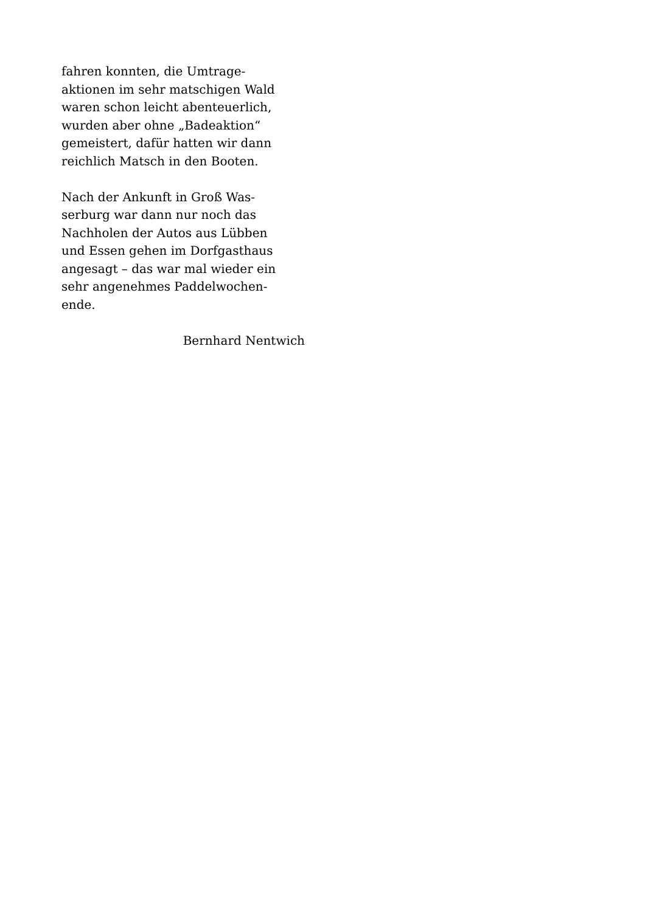fahren konnten, die Umtrage-
aktionen im sehr matschigen Wald
waren schon leicht abenteuerlich,
wurden aber ohne „Badeaktion“
gemeistert, dafür hatten wir dann
reichlich Matsch in den Booten.
Nach der Ankunft in Groß Was-
serburg war dann nur noch das
Nachholen der Autos aus Lübben
und Essen gehen im Dorfgasthaus
angesagt – das war mal wieder ein
sehr angenehmes Paddelwochen-
ende.
Bernhard Nentwich